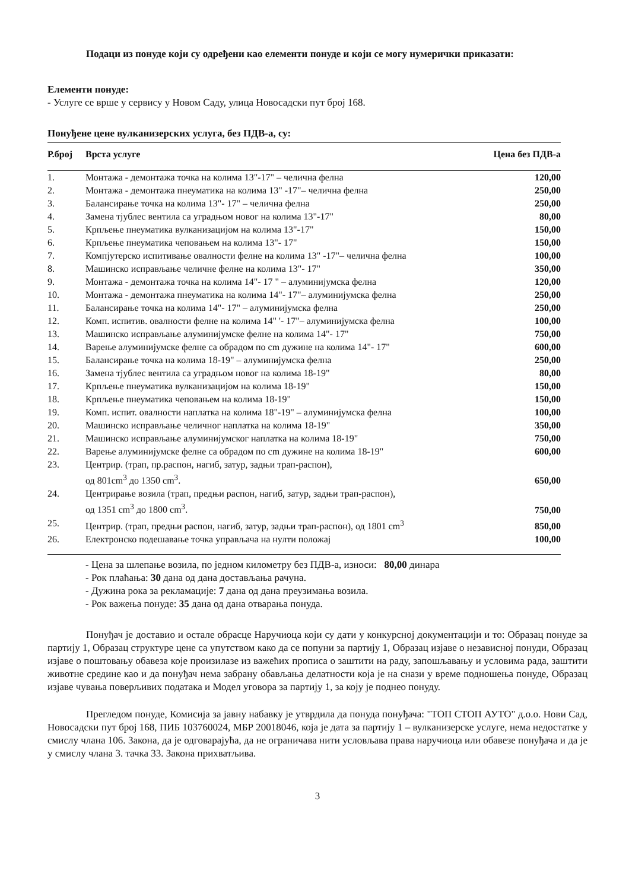Подаци из понуде који су одређени као елементи понуде и који се могу нумерички приказати:
Елементи понуде:
- Услуге се врше у сервису у Новом Саду, улица Новосадски пут број 168.
Понуђене цене вулканизерских услуга, без ПДВ-а, су:
| Р.број | Врста услуге | Цена без ПДВ-а |
| --- | --- | --- |
| 1. | Монтажа - демонтажа точка на колима 13"-17" – челична фелна | 120,00 |
| 2. | Монтажа - демонтажа пнеуматика на колима 13" -17"– челична фелна | 250,00 |
| 3. | Балансирање точка на колима 13"- 17" – челична фелна | 250,00 |
| 4. | Замена тјублес вентила са уградњом новог на колима 13"-17" | 80,00 |
| 5. | Крпљење пнеуматика вулканизацијом на колима 13"-17" | 150,00 |
| 6. | Крпљење пнеуматика чеповањем на колима 13"- 17" | 150,00 |
| 7. | Компјутерско испитивање овалности фелне на колима 13" -17"– челична фелна | 100,00 |
| 8. | Машинско исправљање челичне фелне на колима 13"- 17" | 350,00 |
| 9. | Монтажа - демонтажа точка на колима 14"- 17 " – алуминијумска фелна | 120,00 |
| 10. | Монтажа - демонтажа пнеуматика на колима 14"- 17"– алуминијумска фелна | 250,00 |
| 11. | Балансирање точка на колима 14"- 17" – алуминијумска фелна | 250,00 |
| 12. | Комп. испитив. овалности фелне на колима 14" '- 17"– алуминијумска фелна | 100,00 |
| 13. | Машинско исправљање алуминијумске фелне на колима 14"- 17" | 750,00 |
| 14. | Варење алуминијумске фелне са обрадом по cm дужине на колима 14"- 17" | 600,00 |
| 15. | Балансирање точка на колима 18-19" – алуминијумска фелна | 250,00 |
| 16. | Замена тјублес вентила са уградњом новог на колима 18-19" | 80,00 |
| 17. | Крпљење пнеуматика вулканизацијом на колима 18-19" | 150,00 |
| 18. | Крпљење пнеуматика чеповањем на колима 18-19" | 150,00 |
| 19. | Комп. испит. овалности наплатка на колима 18"-19" – алуминијумска фелна | 100,00 |
| 20. | Машинско исправљање челичног наплатка на колима 18-19" | 350,00 |
| 21. | Машинско исправљање алуминијумског наплатка на колима 18-19" | 750,00 |
| 22. | Варење алуминијумске фелне са обрадом по cm дужине на колима 18-19" | 600,00 |
| 23. | Центрир. (трап, пр.распон, нагиб, затур, задњи трап-распон), од 801cm<sup>3</sup> до 1350 cm<sup>3</sup>. | 650,00 |
| 24. | Центрирање возила (трап, предњи распон, нагиб, затур, задњи трап-распон), од 1351 cm<sup>3</sup> до 1800 cm<sup>3</sup>. | 750,00 |
| 25. | Центрир. (трап, предњи распон, нагиб, затур, задњи трап-распон), од 1801 cm<sup>3</sup> | 850,00 |
| 26. | Електронско подешавање точка управљача на нулти положај | 100,00 |
- Цена за шлепање возила, по једном километру без ПДВ-а, износи: 80,00 динара
- Рок плаћања: 30 дана од дана достављања рачуна.
- Дужина рока за рекламације: 7 дана од дана преузимања возила.
- Рок важења понуде: 35 дана од дана отварања понуда.
Понуђач је доставио и остале обрасце Наручиоца који су дати у конкурсној документацији и то: Образац понуде за партију 1, Образац структуре цене са упутством како да се попуни за партију 1, Образац изјаве о независној понуди, Образац изјаве о поштовању обавеза које произилазе из важећих прописа о заштити на раду, запошљавању и условима рада, заштити животне средине као и да понуђач нема забрану обављања делатности која је на снази у време подношења понуде, Образац изјаве чувања поверљивих података и Модел уговора за партију 1, за коју је поднео понуду.
Прегледом понуде, Комисија за јавну набавку је утврдила да понуда понуђача: "ТОП СТОП АУТО" д.о.о. Нови Сад, Новосадски пут број 168, ПИБ 103760024, МБР 20018046, која је дата за партију 1 – вулканизерске услуге, нема недостатке у смислу члана 106. Закона, да је одговарајућа, да не ограничава нити условљава права наручиоца или обавезе понуђача и да је у смислу члана 3. тачка 33. Закона прихватљива.
3